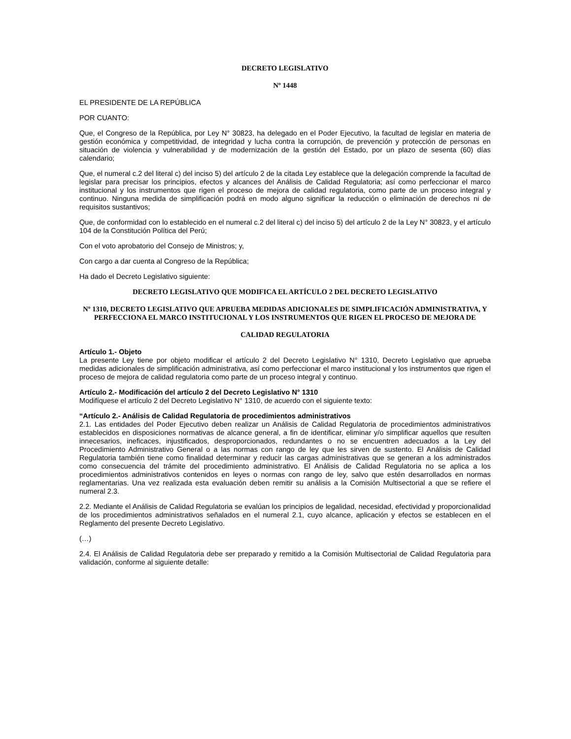DECRETO LEGISLATIVO
Nº 1448
EL PRESIDENTE DE LA REPÚBLICA
POR CUANTO:
Que, el Congreso de la República, por Ley N° 30823, ha delegado en el Poder Ejecutivo, la facultad de legislar en materia de gestión económica y competitividad, de integridad y lucha contra la corrupción, de prevención y protección de personas en situación de violencia y vulnerabilidad y de modernización de la gestión del Estado, por un plazo de sesenta (60) días calendario;
Que, el numeral c.2 del literal c) del inciso 5) del artículo 2 de la citada Ley establece que la delegación comprende la facultad de legislar para precisar los principios, efectos y alcances del Análisis de Calidad Regulatoria; así como perfeccionar el marco institucional y los instrumentos que rigen el proceso de mejora de calidad regulatoria, como parte de un proceso integral y continuo. Ninguna medida de simplificación podrá en modo alguno significar la reducción o eliminación de derechos ni de requisitos sustantivos;
Que, de conformidad con lo establecido en el numeral c.2 del literal c) del inciso 5) del artículo 2 de la Ley N° 30823, y el artículo 104 de la Constitución Política del Perú;
Con el voto aprobatorio del Consejo de Ministros; y,
Con cargo a dar cuenta al Congreso de la República;
Ha dado el Decreto Legislativo siguiente:
DECRETO LEGISLATIVO QUE MODIFICA EL ARTÍCULO 2 DEL DECRETO LEGISLATIVO
Nº 1310, DECRETO LEGISLATIVO QUE APRUEBA MEDIDAS ADICIONALES DE SIMPLIFICACIÓN ADMINISTRATIVA, Y PERFECCIONA EL MARCO INSTITUCIONAL Y LOS INSTRUMENTOS QUE RIGEN EL PROCESO DE MEJORA DE
CALIDAD REGULATORIA
Artículo 1.- Objeto
La presente Ley tiene por objeto modificar el artículo 2 del Decreto Legislativo N° 1310, Decreto Legislativo que aprueba medidas adicionales de simplificación administrativa, así como perfeccionar el marco institucional y los instrumentos que rigen el proceso de mejora de calidad regulatoria como parte de un proceso integral y continuo.
Artículo 2.- Modificación del artículo 2 del Decreto Legislativo N° 1310
Modifíquese el artículo 2 del Decreto Legislativo N° 1310, de acuerdo con el siguiente texto:
“Artículo 2.- Análisis de Calidad Regulatoria de procedimientos administrativos
2.1. Las entidades del Poder Ejecutivo deben realizar un Análisis de Calidad Regulatoria de procedimientos administrativos establecidos en disposiciones normativas de alcance general, a fin de identificar, eliminar y/o simplificar aquellos que resulten innecesarios, ineficaces, injustificados, desproporcionados, redundantes o no se encuentren adecuados a la Ley del Procedimiento Administrativo General o a las normas con rango de ley que les sirven de sustento. El Análisis de Calidad Regulatoria también tiene como finalidad determinar y reducir las cargas administrativas que se generan a los administrados como consecuencia del trámite del procedimiento administrativo. El Análisis de Calidad Regulatoria no se aplica a los procedimientos administrativos contenidos en leyes o normas con rango de ley, salvo que estén desarrollados en normas reglamentarias. Una vez realizada esta evaluación deben remitir su análisis a la Comisión Multisectorial a que se refiere el numeral 2.3.
2.2. Mediante el Análisis de Calidad Regulatoria se evalúan los principios de legalidad, necesidad, efectividad y proporcionalidad de los procedimientos administrativos señalados en el numeral 2.1, cuyo alcance, aplicación y efectos se establecen en el Reglamento del presente Decreto Legislativo.
(…)
2.4. El Análisis de Calidad Regulatoria debe ser preparado y remitido a la Comisión Multisectorial de Calidad Regulatoria para validación, conforme al siguiente detalle: